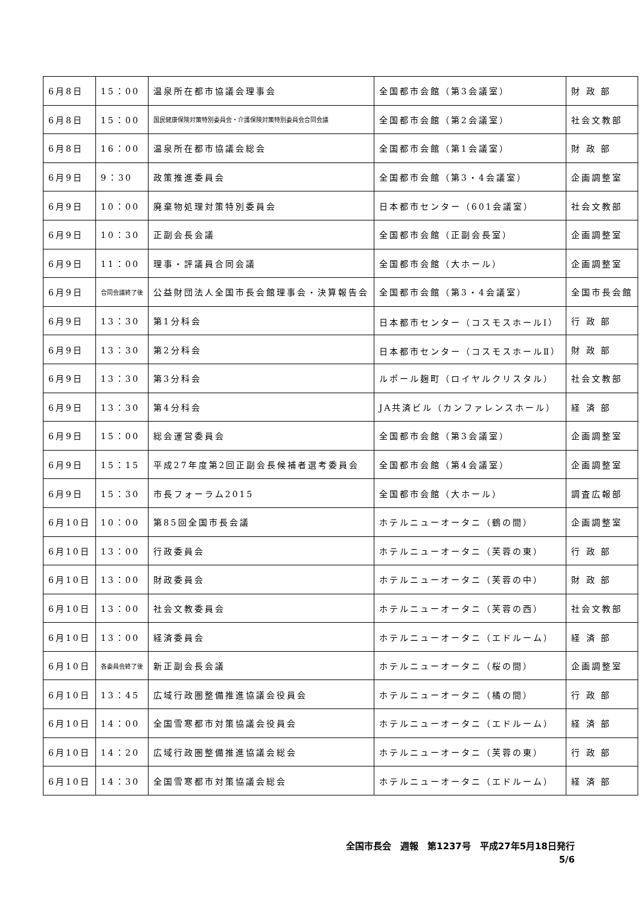| 6月8日 | 15：00 | 温泉所在都市協議会理事会 | 全国都市会館（第3会議室） | 財 政 部 |
| 6月8日 | 15：00 | 国民健康保険対策特別委員会・介護保険対策特別委員会合同会議 | 全国都市会館（第2会議室） | 社会文教部 |
| 6月8日 | 16：00 | 温泉所在都市協議会総会 | 全国都市会館（第1会議室） | 財 政 部 |
| 6月9日 | 9：30 | 政策推進委員会 | 全国都市会館（第3・4会議室） | 企画調整室 |
| 6月9日 | 10：00 | 廃棄物処理対策特別委員会 | 日本都市センター（601会議室） | 社会文教部 |
| 6月9日 | 10：30 | 正副会長会議 | 全国都市会館（正副会長室） | 企画調整室 |
| 6月9日 | 11：00 | 理事・評議員合同会議 | 全国都市会館（大ホール） | 企画調整室 |
| 6月9日 | 合同会議終了後 | 公益財団法人全国市長会館理事会・決算報告会 | 全国都市会館（第3・4会議室） | 全国市長会館 |
| 6月9日 | 13：30 | 第1分科会 | 日本都市センター（コスモスホールⅠ） | 行 政 部 |
| 6月9日 | 13：30 | 第2分科会 | 日本都市センター（コスモスホールⅡ） | 財 政 部 |
| 6月9日 | 13：30 | 第3分科会 | ルポール麹町（ロイヤルクリスタル） | 社会文教部 |
| 6月9日 | 13：30 | 第4分科会 | JA共済ビル（カンファレンスホール） | 経 済 部 |
| 6月9日 | 15：00 | 総会運営委員会 | 全国都市会館（第3会議室） | 企画調整室 |
| 6月9日 | 15：15 | 平成27年度第2回正副会長候補者選考委員会 | 全国都市会館（第4会議室） | 企画調整室 |
| 6月9日 | 15：30 | 市長フォーラム2015 | 全国都市会館（大ホール） | 調査広報部 |
| 6月10日 | 10：00 | 第85回全国市長会議 | ホテルニューオータニ（鶴の間） | 企画調整室 |
| 6月10日 | 13：00 | 行政委員会 | ホテルニューオータニ（芙蓉の東） | 行 政 部 |
| 6月10日 | 13：00 | 財政委員会 | ホテルニューオータニ（芙蓉の中） | 財 政 部 |
| 6月10日 | 13：00 | 社会文教委員会 | ホテルニューオータニ（芙蓉の西） | 社会文教部 |
| 6月10日 | 13：00 | 経済委員会 | ホテルニューオータニ（エドルーム） | 経 済 部 |
| 6月10日 | 各委員会終了後 | 新正副会長会議 | ホテルニューオータニ（桜の間） | 企画調整室 |
| 6月10日 | 13：45 | 広域行政圏整備推進協議会役員会 | ホテルニューオータニ（橘の間） | 行 政 部 |
| 6月10日 | 14：00 | 全国雪寒都市対策協議会役員会 | ホテルニューオータニ（エドルーム） | 経 済 部 |
| 6月10日 | 14：20 | 広域行政圏整備推進協議会総会 | ホテルニューオータニ（芙蓉の東） | 行 政 部 |
| 6月10日 | 14：30 | 全国雪寒都市対策協議会総会 | ホテルニューオータニ（エドルーム） | 経 済 部 |
全国市長会　週報　第1237号　平成27年5月18日発行
5/6